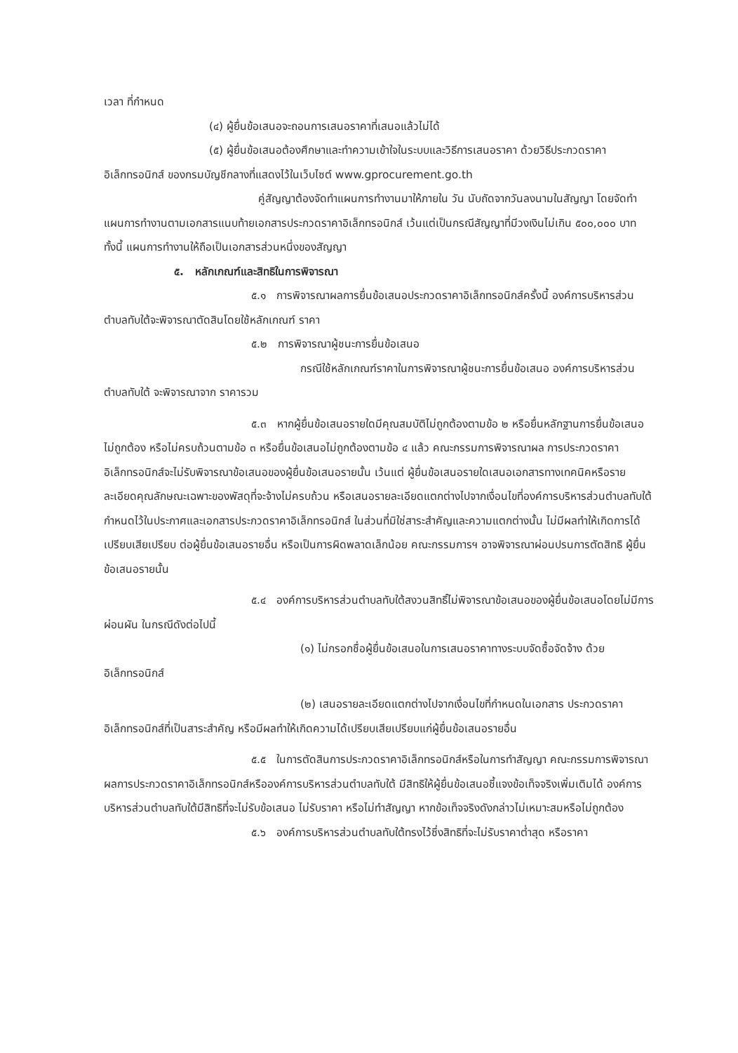เวลา ที่กำหนด
(๔) ผู้ยื่นข้อเสนอจะถอนการเสนอราคาที่เสนอแล้วไม่ได้
(๕) ผู้ยื่นข้อเสนอต้องศึกษาและทำความเข้าใจในระบบและวิธีการเสนอราคา ด้วยวิธีประกวดราคาอิเล็กทรอนิกส์ ของกรมบัญชีกลางที่แสดงไว้ในเว็บไซต์ www.gprocurement.go.th
คู่สัญญาต้องจัดทำแผนการทำงานมาให้ภายใน วัน นับถัดจากวันลงนามในสัญญา โดยจัดทำแผนการทำงานตามเอกสารแนบท้ายเอกสารประกวดราคาอิเล็กทรอนิกส์ เว้นแต่เป็นกรณีสัญญาที่มีวงเงินไม่เกิน ๕๐๐,๐๐๐ บาททั้งนี้ แผนการทำงานให้ถือเป็นเอกสารส่วนหนึ่งของสัญญา
๕. หลักเกณฑ์และสิทธิในการพิจารณา
๕.๑ การพิจารณาผลการยื่นข้อเสนอประกวดราคาอิเล็กทรอนิกส์ครั้งนี้ องค์การบริหารส่วนตำบลทับใต้จะพิจารณาตัดสินโดยใช้หลักเกณฑ์ ราคา
๕.๒ การพิจารณาผู้ชนะการยื่นข้อเสนอ
กรณีใช้หลักเกณฑ์ราคาในการพิจารณาผู้ชนะการยื่นข้อเสนอ องค์การบริหารส่วนตำบลทับใต้ จะพิจารณาจาก ราคารวม
๕.๓ หากผู้ยื่นข้อเสนอรายใดมีคุณสมบัติไม่ถูกต้องตามข้อ ๒ หรือยื่นหลักฐานการยื่นข้อเสนอไม่ถูกต้อง หรือไม่ครบถ้วนตามข้อ ๓ หรือยื่นข้อเสนอไม่ถูกต้องตามข้อ ๔ แล้ว คณะกรรมการพิจารณาผล การประกวดราคาอิเล็กทรอนิกส์จะไม่รับพิจารณาข้อเสนอของผู้ยื่นข้อเสนอรายนั้น เว้นแต่ ผู้ยื่นข้อเสนอรายใดเสนอเอกสารทางเทคนิคหรือรายละเอียดคุณลักษณะเฉพาะของพัสดุที่จะจ้างไม่ครบถ้วน หรือเสนอรายละเอียดแตกต่างไปจากเงื่อนไขที่องค์การบริหารส่วนตำบลทับใต้กำหนดไว้ในประกาศและเอกสารประกวดราคาอิเล็กทรอนิกส์ ในส่วนที่มิใช่สาระสำคัญและความแตกต่างนั้น ไม่มีผลทำให้เกิดการได้เปรียบเสียเปรียบ ต่อผู้ยื่นข้อเสนอรายอื่น หรือเป็นการผิดพลาดเล็กน้อย คณะกรรมการฯ อาจพิจารณาผ่อนปรนการตัดสิทธิ ผู้ยื่นข้อเสนอรายนั้น
๕.๔ องค์การบริหารส่วนตำบลทับใต้สงวนสิทธิ์ไม่พิจารณาข้อเสนอของผู้ยื่นข้อเสนอโดยไม่มีการผ่อนผัน ในกรณีดังต่อไปนี้
(๑) ไม่กรอกชื่อผู้ยื่นข้อเสนอในการเสนอราคาทางระบบจัดซื้อจัดจ้าง ด้วยอิเล็กทรอนิกส์
(๒) เสนอรายละเอียดแตกต่างไปจากเงื่อนไขที่กำหนดในเอกสาร ประกวดราคา อิเล็กทรอนิกส์ที่เป็นสาระสำคัญ หรือมีผลทำให้เกิดความได้เปรียบเสียเปรียบแก่ผู้ยื่นข้อเสนอรายอื่น
๕.๕ ในการตัดสินการประกวดราคาอิเล็กทรอนิกส์หรือในการทำสัญญา คณะกรรมการพิจารณาผลการประกวดราคาอิเล็กทรอนิกส์หรือองค์การบริหารส่วนตำบลทับใต้ มีสิทธิให้ผู้ยื่นข้อเสนอชี้แจงข้อเท็จจริงเพิ่มเติมได้ องค์การบริหารส่วนตำบลทับใต้มีสิทธิที่จะไม่รับข้อเสนอ ไม่รับราคา หรือไม่ทำสัญญา หากข้อเท็จจริงดังกล่าวไม่เหมาะสมหรือไม่ถูกต้อง
๕.๖ องค์การบริหารส่วนตำบลทับใต้ทรงไว้ซึ่งสิทธิที่จะไม่รับราคาต่ำสุด หรือราคา